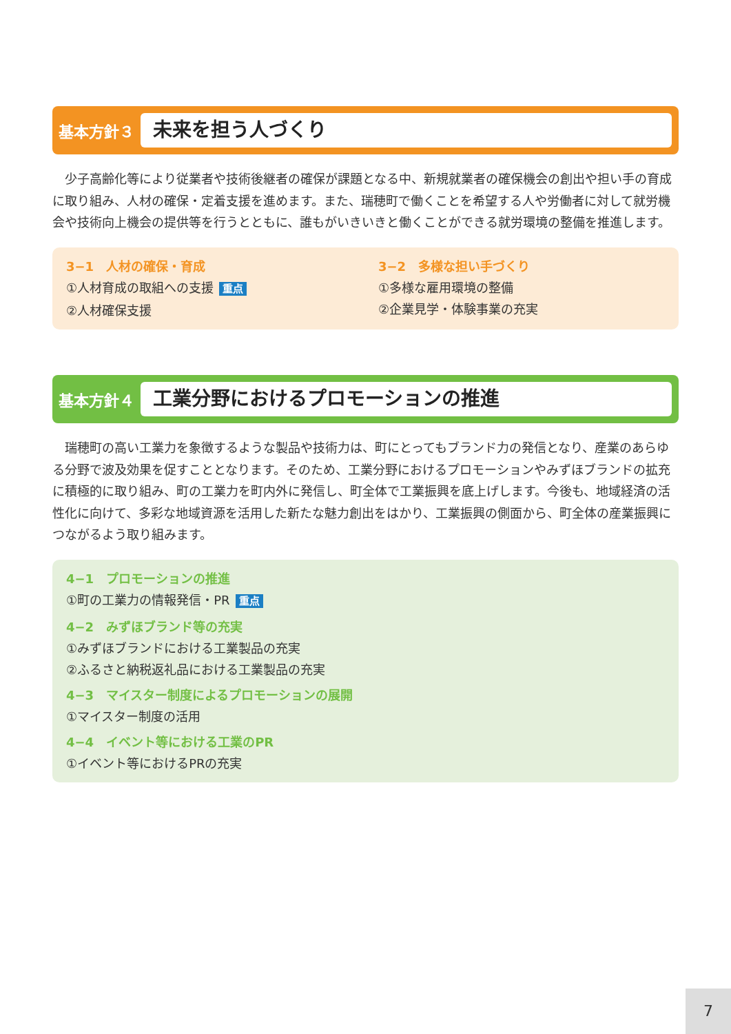基本方針３
未来を担う人づくり
少子高齢化等により従業者や技術後継者の確保が課題となる中、新規就業者の確保機会の創出や担い手の育成に取り組み、人材の確保・定着支援を進めます。また、瑞穂町で働くことを希望する人や労働者に対して就労機会や技術向上機会の提供等を行うとともに、誰もがいきいきと働くことができる就労環境の整備を推進します。
3−1　人材の確保・育成
①人材育成の取組への支援 重点
②人材確保支援
3−2　多様な担い手づくり
①多様な雇用環境の整備
②企業見学・体験事業の充実
基本方針４
工業分野におけるプロモーションの推進
瑞穂町の高い工業力を象徴するような製品や技術力は、町にとってもブランド力の発信となり、産業のあらゆる分野で波及効果を促すこととなります。そのため、工業分野におけるプロモーションやみずほブランドの拡充に積極的に取り組み、町の工業力を町内外に発信し、町全体で工業振興を底上げします。今後も、地域経済の活性化に向けて、多彩な地域資源を活用した新たな魅力創出をはかり、工業振興の側面から、町全体の産業振興につながるよう取り組みます。
4−1　プロモーションの推進
①町の工業力の情報発信・PR 重点
4−2　みずほブランド等の充実
①みずほブランドにおける工業製品の充実
②ふるさと納税返礼品における工業製品の充実
4−3　マイスター制度によるプロモーションの展開
①マイスター制度の活用
4−4　イベント等における工業のPR
①イベント等におけるPRの充実
7